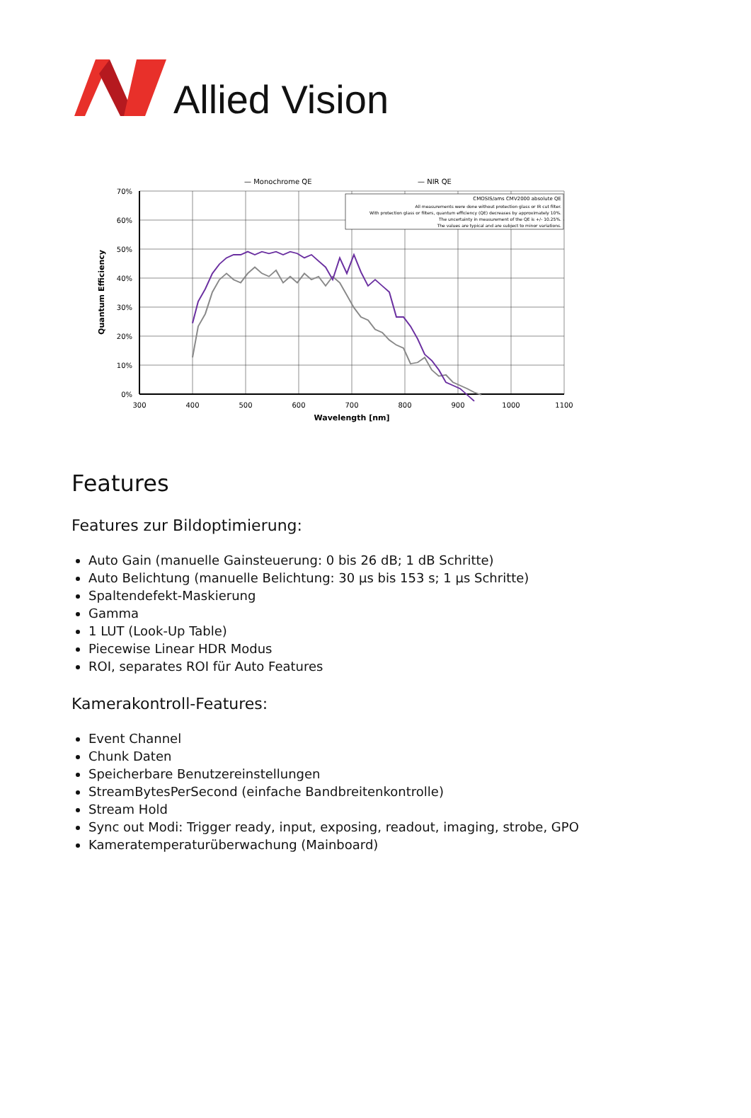Allied Vision
— Monochrome QE
— NIR QE
CMOSIS/ams CMV2000 absolute QE
All measurements were done without protection glass or IR cut filter.
With protection glass or filters, quantum efficiency (QE) decreases by approximately 10%.
The uncertainty in measurement of the QE is +/- 10.25%.
The values are typical and are subject to minor variations.
70%
60%
50%
40%
30%
20%
10%
0%
300
400
500
600
700
800
900
1000
1100
Wavelength [nm]
Quantum Efficiency
Features
Features zur Bildoptimierung:
Auto Gain (manuelle Gainsteuerung: 0 bis 26 dB; 1 dB Schritte)
Auto Belichtung (manuelle Belichtung: 30 µs bis 153 s; 1 µs Schritte)
Spaltendefekt-Maskierung
Gamma
1 LUT (Look-Up Table)
Piecewise Linear HDR Modus
ROI, separates ROI für Auto Features
Kamerakontroll-Features:
Event Channel
Chunk Daten
Speicherbare Benutzereinstellungen
StreamBytesPerSecond (einfache Bandbreitenkontrolle)
Stream Hold
Sync out Modi: Trigger ready, input, exposing, readout, imaging, strobe, GPO
Kameratemperaturüberwachung (Mainboard)